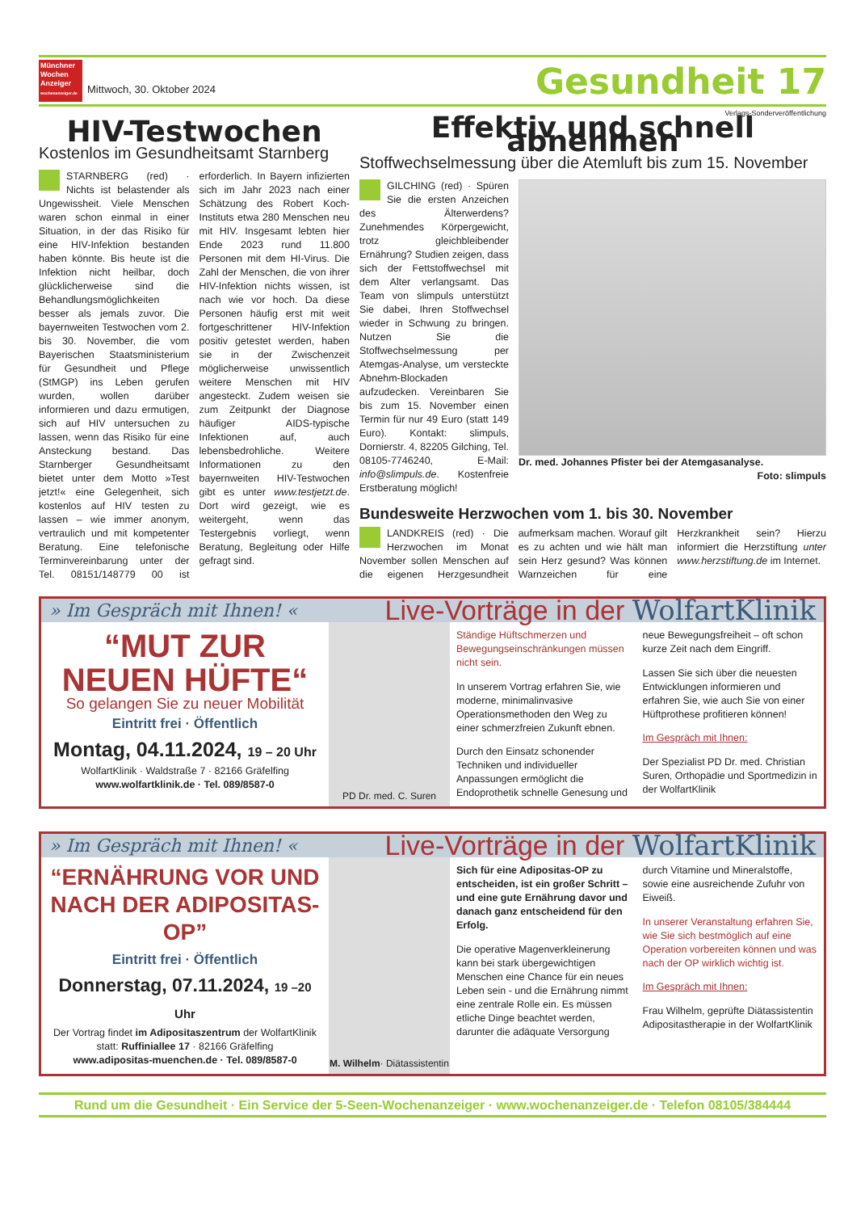Münchner Wochen Anzeiger
wochenanzeiger.de
Mittwoch, 30. Oktober 2024
Gesundheit 17
HIV-Testwochen
Kostenlos im Gesundheitsamt Starnberg
STARNBERG (red) · Nichts ist belastender als Ungewissheit. Viele Menschen waren schon einmal in einer Situation, in der das Risiko für eine HIV-Infektion bestanden haben könnte. Bis heute ist die Infektion nicht heilbar, doch glücklicherweise sind die Behandlungsmöglichkeiten besser als jemals zuvor. Die bayernweiten Testwochen vom 2. bis 30. November, die vom Bayerischen Staatsministerium für Gesundheit und Pflege (StMGP) ins Leben gerufen wurden, wollen darüber informieren und dazu ermutigen, sich auf HIV untersuchen zu lassen, wenn das Risiko für eine Ansteckung bestand. Das Starnberger Gesundheitsamt bietet unter dem Motto »Test jetzt!« eine Gelegenheit, sich kostenlos auf HIV testen zu lassen – wie immer anonym, vertraulich und mit kompetenter Beratung. Eine telefonische Terminvereinbarung unter der Tel. 08151/148779 00 ist erforderlich. In Bayern infizierten sich im Jahr 2023 nach einer Schätzung des Robert Koch-Instituts etwa 280 Menschen neu mit HIV. Insgesamt lebten hier Ende 2023 rund 11.800 Personen mit dem HI-Virus. Die Zahl der Menschen, die von ihrer HIV-Infektion nichts wissen, ist nach wie vor hoch. Da diese Personen häufig erst mit weit fortgeschrittener HIV-Infektion positiv getestet werden, haben sie in der Zwischenzeit möglicherweise unwissentlich weitere Menschen mit HIV angesteckt. Zudem weisen sie zum Zeitpunkt der Diagnose häufiger AIDS-typische Infektionen auf, auch lebensbedrohliche. Weitere Informationen zu den bayernweiten HIV-Testwochen gibt es unter www.testjetzt.de. Dort wird gezeigt, wie es weitergeht, wenn das Testergebnis vorliegt, wenn Beratung, Begleitung oder Hilfe gefragt sind.
Verlags-Sonderveröffentlichung
Effektiv und schnell abnehmen
Stoffwechselmessung über die Atemluft bis zum 15. November
GILCHING (red) · Spüren Sie die ersten Anzeichen des Älterwerdens? Zunehmendes Körpergewicht, trotz gleichbleibender Ernährung? Studien zeigen, dass sich der Fettstoffwechsel mit dem Alter verlangsamt. Das Team von slimpuls unterstützt Sie dabei, Ihren Stoffwechsel wieder in Schwung zu bringen. Nutzen Sie die Stoffwechselmessung per Atemgas-Analyse, um versteckte Abnehm-Blockaden aufzudecken. Vereinbaren Sie bis zum 15. November einen Termin für nur 49 Euro (statt 149 Euro). Kontakt: slimpuls, Dornierstr. 4, 82205 Gilching, Tel. 08105-7746240, E-Mail: info@slimpuls.de. Kostenfreie Erstberatung möglich!
Dr. med. Johannes Pfister bei der Atemgasanalyse.
Foto: slimpuls
Bundesweite Herzwochen vom 1. bis 30. November
LANDKREIS (red) · Die Herzwochen im Monat November sollen Menschen auf die eigenen Herzgesundheit aufmerksam machen. Worauf gilt es zu achten und wie hält man sein Herz gesund? Was können Warnzeichen für eine Herzkrankheit sein? Hierzu informiert die Herzstiftung unter www.herzstiftung.de im Internet.
» Im Gespräch mit Ihnen! «
Live-Vorträge in der WolfartKlinik
“MUT ZUR
NEUEN HÜFTE“
So gelangen Sie zu neuer Mobilität
Eintritt frei · Öffentlich
Montag, 04.11.2024, 19 – 20 Uhr
WolfartKlinik · Waldstraße 7 · 82166 Gräfelfing
www.wolfartklinik.de · Tel. 089/8587-0
PD Dr. med. C. Suren
Ständige Hüftschmerzen und Bewegungseinschränkungen müssen nicht sein.
In unserem Vortrag erfahren Sie, wie moderne, minimalinvasive Operationsmethoden den Weg zu einer schmerzfreien Zukunft ebnen.
Durch den Einsatz schonender Techniken und individueller Anpassungen ermöglicht die Endoprothetik schnelle Genesung und neue Bewegungsfreiheit – oft schon kurze Zeit nach dem Eingriff.
Lassen Sie sich über die neuesten Entwicklungen informieren und erfahren Sie, wie auch Sie von einer Hüftprothese profitieren können!
Im Gespräch mit Ihnen:
Der Spezialist PD Dr. med. Christian Suren, Orthopädie und Sportmedizin in der WolfartKlinik
» Im Gespräch mit Ihnen! «
Live-Vorträge in der WolfartKlinik
“ERNÄHRUNG VOR UND NACH DER ADIPOSITAS-OP”
Eintritt frei · Öffentlich
Donnerstag, 07.11.2024, 19 –20 Uhr
Der Vortrag findet im Adipositaszentrum der WolfartKlinik statt: Ruffiniallee 17 · 82166 Gräfelfing
www.adipositas-muenchen.de · Tel. 089/8587-0
M. Wilhelm · Diätassistentin
Sich für eine Adipositas-OP zu entscheiden, ist ein großer Schritt – und eine gute Ernährung davor und danach ganz entscheidend für den Erfolg.
Die operative Magenverkleinerung kann bei stark übergewichtigen Menschen eine Chance für ein neues Leben sein - und die Ernährung nimmt eine zentrale Rolle ein. Es müssen etliche Dinge beachtet werden, darunter die adäquate Versorgung durch Vitamine und Mineralstoffe, sowie eine ausreichende Zufuhr von Eiweiß.
In unserer Veranstaltung erfahren Sie, wie Sie sich bestmöglich auf eine Operation vorbereiten können und was nach der OP wirklich wichtig ist.
Im Gespräch mit Ihnen:
Frau Wilhelm, geprüfte Diätassistentin Adipositastherapie in der WolfartKlinik
Rund um die Gesundheit · Ein Service der 5-Seen-Wochenanzeiger · www.wochenanzeiger.de · Telefon 08105/384444